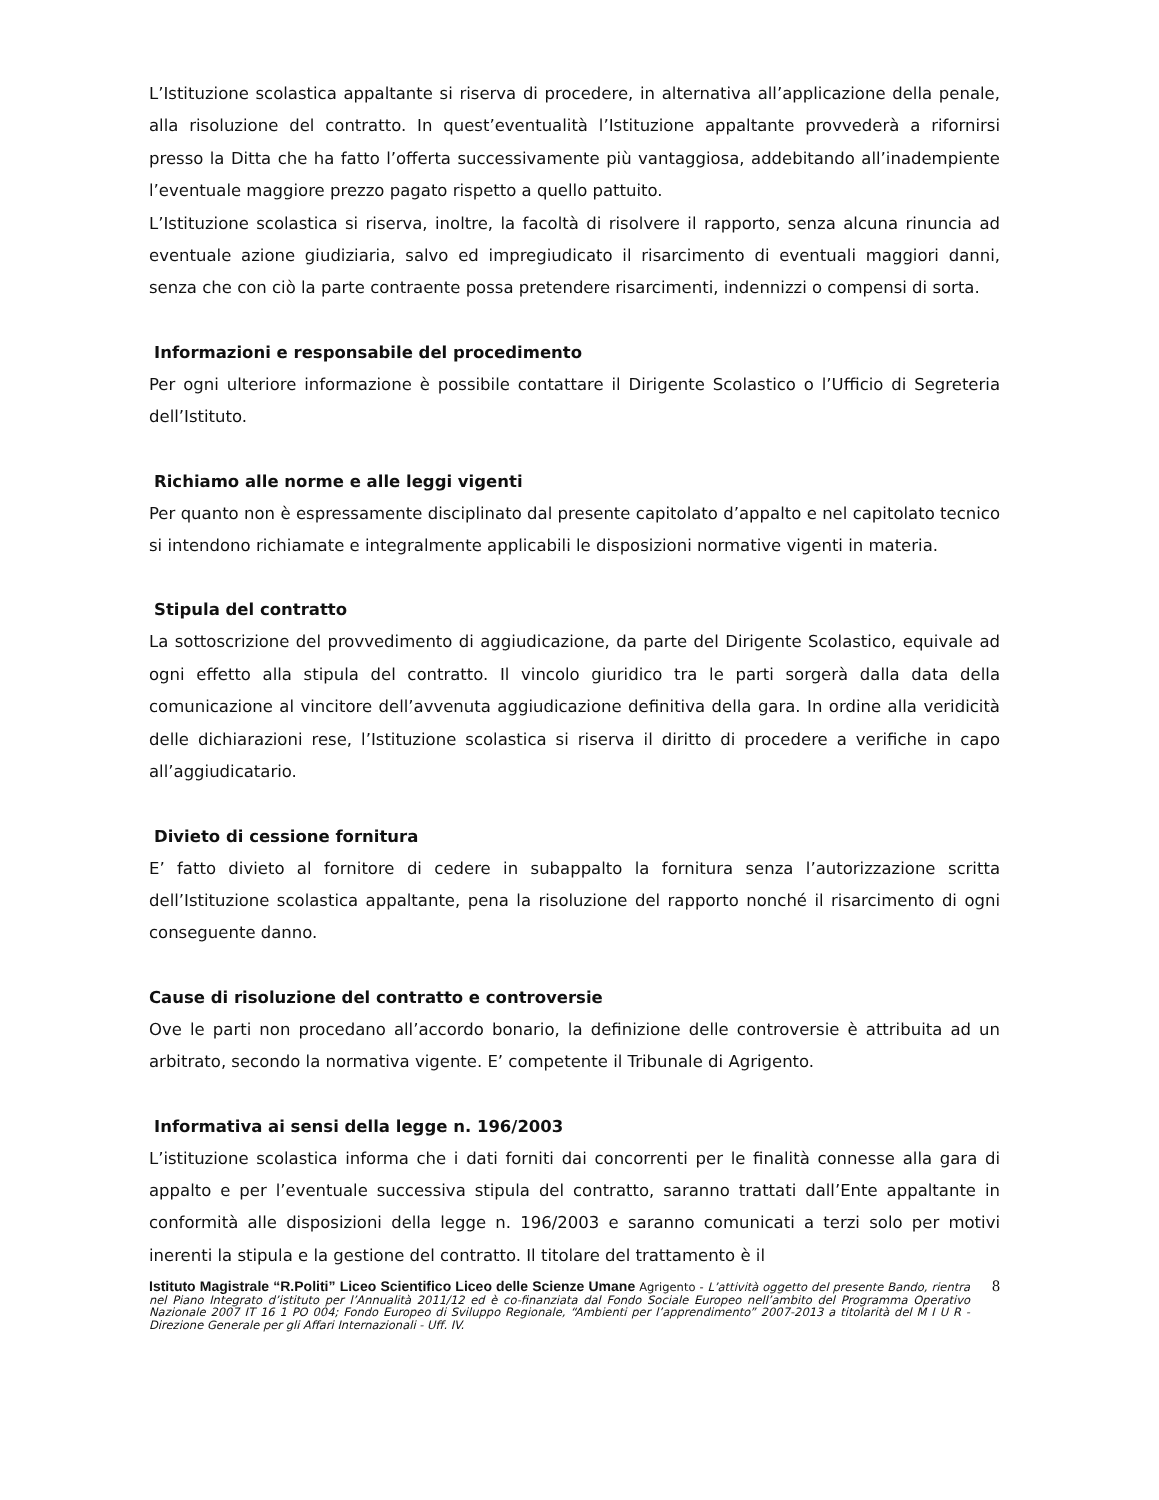L’Istituzione scolastica appaltante si riserva di procedere, in alternativa all’applicazione della penale, alla risoluzione del contratto. In quest’eventualità l’Istituzione appaltante provvederà a rifornirsi presso la Ditta che ha fatto l’offerta successivamente più vantaggiosa, addebitando all’inadempiente l’eventuale maggiore prezzo pagato rispetto a quello pattuito.
L’Istituzione scolastica si riserva, inoltre, la facoltà di risolvere il rapporto, senza alcuna rinuncia ad eventuale azione giudiziaria, salvo ed impregiudicato il risarcimento di eventuali maggiori danni, senza che con ciò la parte contraente possa pretendere risarcimenti, indennizzi o compensi di sorta.
Informazioni e responsabile del procedimento
Per ogni ulteriore informazione è possibile contattare il Dirigente Scolastico o l’Ufficio di Segreteria dell’Istituto.
Richiamo alle norme e alle leggi vigenti
Per quanto non è espressamente disciplinato dal presente capitolato d’appalto e nel capitolato tecnico si intendono richiamate e integralmente applicabili le disposizioni normative vigenti in materia.
Stipula del contratto
La sottoscrizione del provvedimento di aggiudicazione, da parte del Dirigente Scolastico, equivale ad ogni effetto alla stipula del contratto. Il vincolo giuridico tra le parti sorgerà dalla data della comunicazione al vincitore dell’avvenuta aggiudicazione definitiva della gara. In ordine alla veridicità delle dichiarazioni rese, l’Istituzione scolastica si riserva il diritto di procedere a verifiche in capo all’aggiudicatario.
Divieto di cessione fornitura
E’ fatto divieto al fornitore di cedere in subappalto la fornitura senza l’autorizzazione scritta dell’Istituzione scolastica appaltante, pena la risoluzione del rapporto nonché il risarcimento di ogni conseguente danno.
Cause di risoluzione del contratto e controversie
Ove le parti non procedano all’accordo bonario, la definizione delle controversie è attribuita ad un arbitrato, secondo la normativa vigente. E’ competente il Tribunale di Agrigento.
Informativa ai sensi della legge n. 196/2003
L’istituzione scolastica informa che i dati forniti dai concorrenti per le finalità connesse alla gara di appalto e per l’eventuale successiva stipula del contratto, saranno trattati dall’Ente appaltante in conformità alle disposizioni della legge n. 196/2003 e saranno comunicati a terzi solo per motivi inerenti la stipula e la gestione del contratto. Il titolare del trattamento è il
Istituto Magistrale “R.Politi” Liceo Scientifico Liceo delle Scienze Umane Agrigento - L’attività oggetto del presente Bando, rientra nel Piano Integrato d’istituto per l’Annualità 2011/12 ed è co-finanziata dal Fondo Sociale Europeo nell’ambito del Programma Operativo Nazionale 2007 IT 16 1 PO 004; Fondo Europeo di Sviluppo Regionale, “Ambienti per l’apprendimento” 2007-2013 a titolarità del M I U R - Direzione Generale per gli Affari Internazionali - Uff. IV.
8